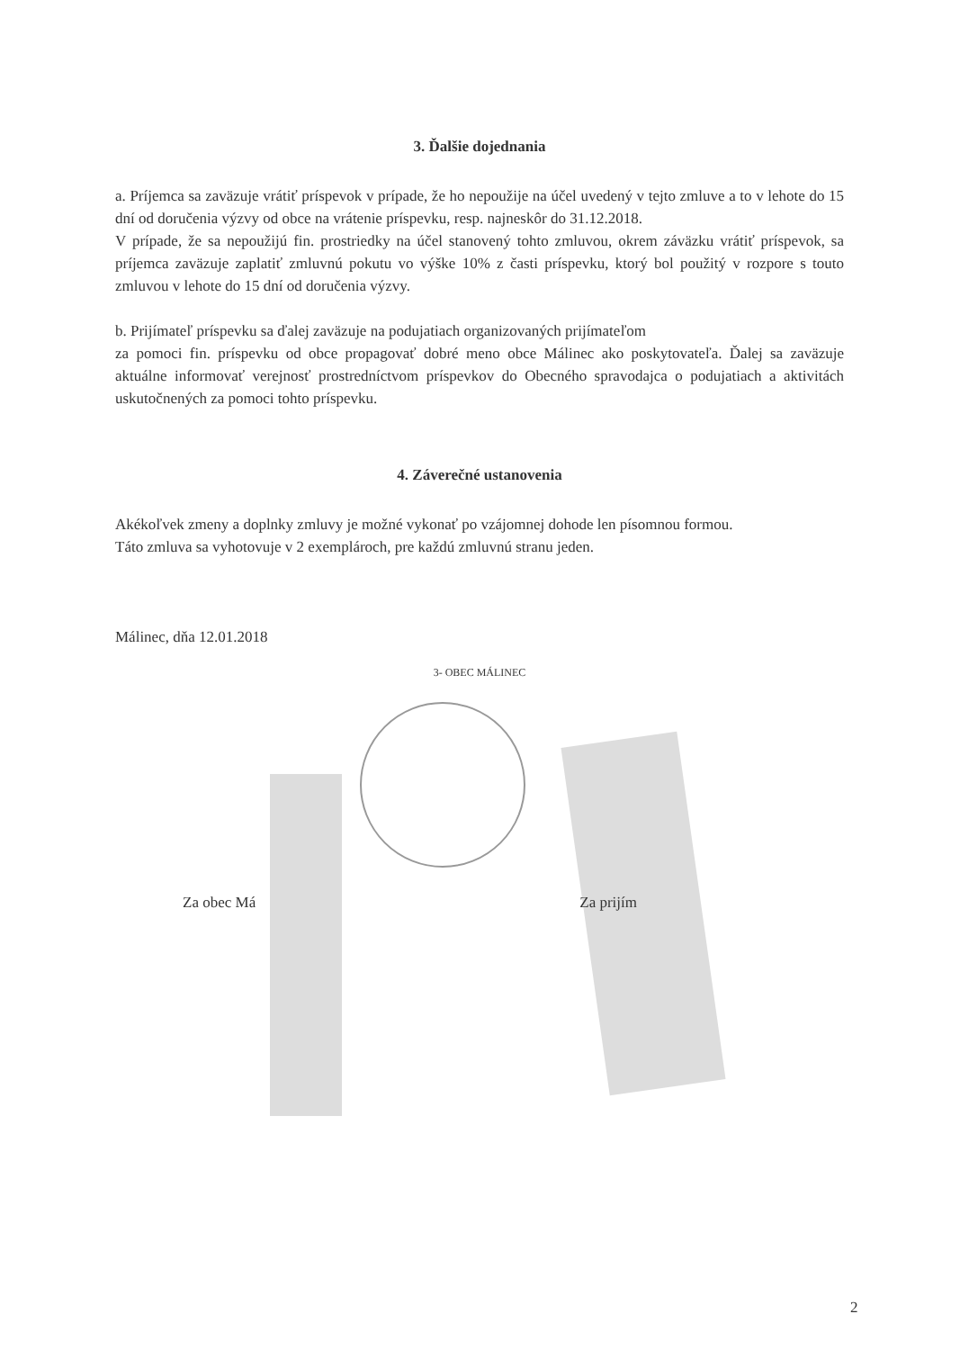3. Ďalšie dojednania
a. Príjemca sa zaväzuje vrátiť príspevok v prípade, že ho nepoužije na účel uvedený v tejto zmluve a to v lehote do 15 dní od doručenia výzvy od obce na vrátenie príspevku, resp. najneskôr do 31.12.2018.
V prípade, že sa nepoužijú fin. prostriedky na účel stanovený tohto zmluvou, okrem záväzku vrátiť príspevok, sa príjemca zaväzuje zaplatiť zmluvnú pokutu vo výške 10% z časti príspevku, ktorý bol použitý v rozpore s touto zmluvou v lehote do 15 dní od doručenia výzvy.
b. Prijímateľ príspevku sa ďalej zaväzuje na podujatiach organizovaných prijímateľom
za pomoci fin. príspevku od obce propagovať dobré meno obce Málinec ako poskytovateľa. Ďalej sa zaväzuje aktuálne informovať verejnosť prostredníctvom príspevkov do Obecného spravodajca o podujatiach a aktivitách uskutočnených za pomoci tohto príspevku.
4. Záverečné ustanovenia
Akékoľvek zmeny a doplnky zmluvy je možné vykonať po vzájomnej dohode len písomnou formou.
Táto zmluva sa vyhotovuje v 2 exemplároch, pre každú zmluvnú stranu jeden.
Málinec, dňa 12.01.2018
3- OBEC MÁLINEC
Za obec Má Za prijím
2